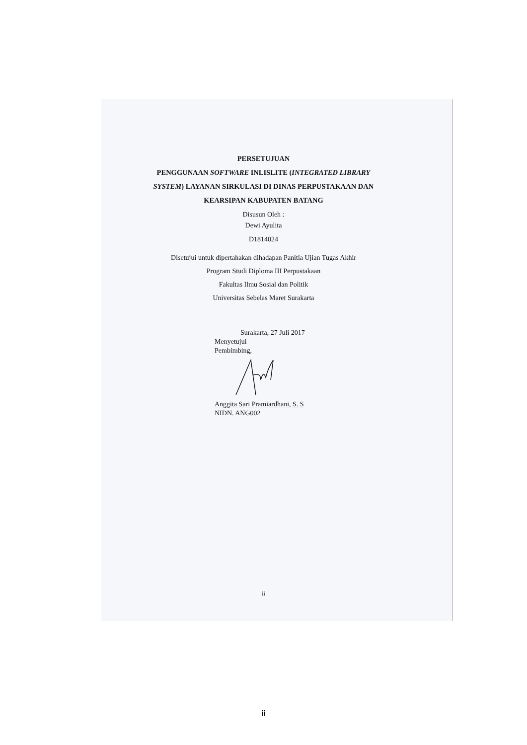PERSETUJUAN
PENGGUNAAN SOFTWARE INLISLITE (INTEGRATED LIBRARY
SYSTEM) LAYANAN SIRKULASI DI DINAS PERPUSTAKAAN DAN
KEARSIPAN KABUPATEN BATANG
Disusun Oleh :
Dewi Ayulita
D1814024
Disetujui untuk dipertahakan dihadapan Panitia Ujian Tugas Akhir
Program Studi Diploma III Perpustakaan
Fakultas Ilmu Sosial dan Politik
Universitas Sebelas Maret Surakarta
Surakarta, 27 Juli 2017
Menyetujui
Pembimbing,
Anggita Sari Pramiardhani, S. S
NIDN. ANG002
ii
ii